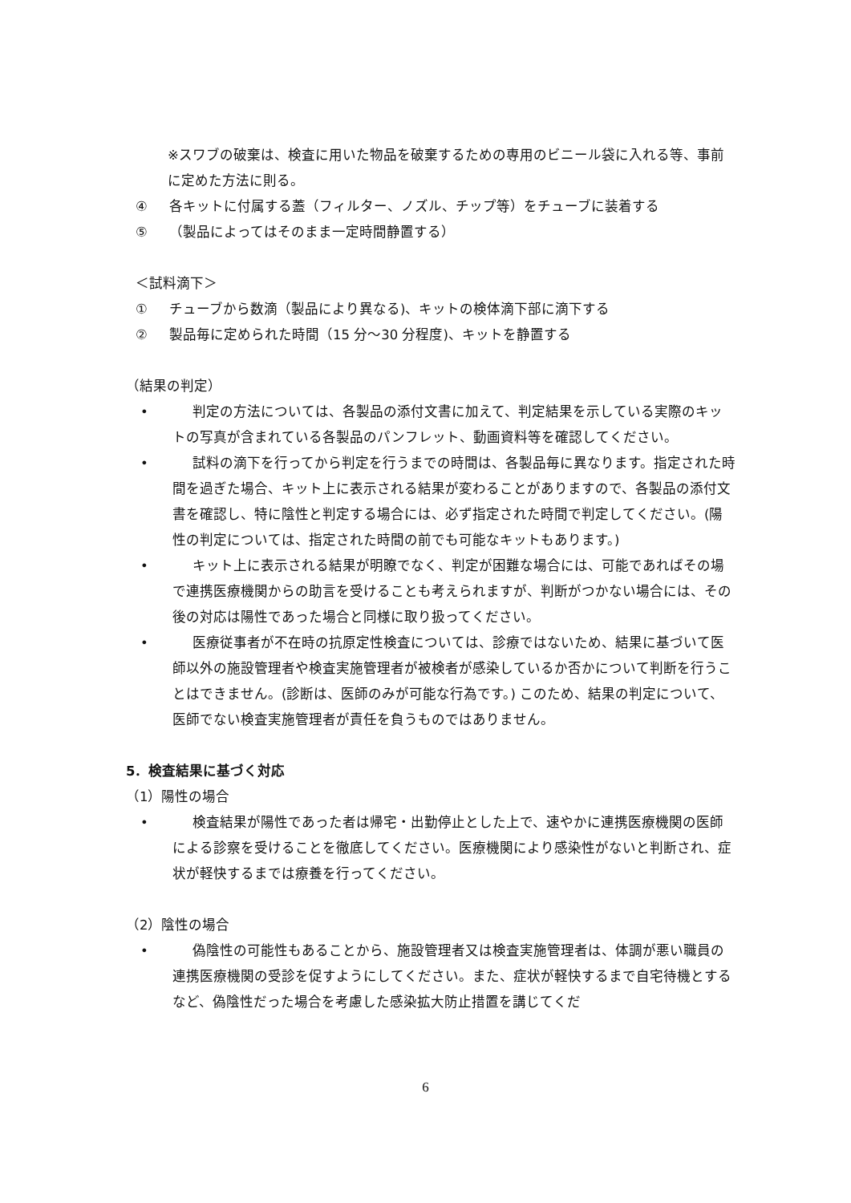※スワブの破棄は、検査に用いた物品を破棄するための専用のビニール袋に入れる等、事前に定めた方法に則る。
④ 各キットに付属する蓋（フィルター、ノズル、チップ等）をチューブに装着する
⑤ （製品によってはそのまま一定時間静置する）
＜試料滴下＞
① チューブから数滴（製品により異なる)、キットの検体滴下部に滴下する
② 製品毎に定められた時間（15 分～30 分程度)、キットを静置する
（結果の判定）
• 判定の方法については、各製品の添付文書に加えて、判定結果を示している実際のキットの写真が含まれている各製品のパンフレット、動画資料等を確認してください。
• 試料の滴下を行ってから判定を行うまでの時間は、各製品毎に異なります。指定された時間を過ぎた場合、キット上に表示される結果が変わることがありますので、各製品の添付文書を確認し、特に陰性と判定する場合には、必ず指定された時間で判定してください。(陽性の判定については、指定された時間の前でも可能なキットもあります。)
• キット上に表示される結果が明瞭でなく、判定が困難な場合には、可能であればその場で連携医療機関からの助言を受けることも考えられますが、判断がつかない場合には、その後の対応は陽性であった場合と同様に取り扱ってください。
• 医療従事者が不在時の抗原定性検査については、診療ではないため、結果に基づいて医師以外の施設管理者や検査実施管理者が被検者が感染しているか否かについて判断を行うことはできません。(診断は、医師のみが可能な行為です。) このため、結果の判定について、医師でない検査実施管理者が責任を負うものではありません。
5．検査結果に基づく対応
（1）陽性の場合
• 検査結果が陽性であった者は帰宅・出勤停止とした上で、速やかに連携医療機関の医師による診察を受けることを徹底してください。医療機関により感染性がないと判断され、症状が軽快するまでは療養を行ってください。
（2）陰性の場合
• 偽陰性の可能性もあることから、施設管理者又は検査実施管理者は、体調が悪い職員の連携医療機関の受診を促すようにしてください。また、症状が軽快するまで自宅待機とするなど、偽陰性だった場合を考慮した感染拡大防止措置を講じてくだ
6